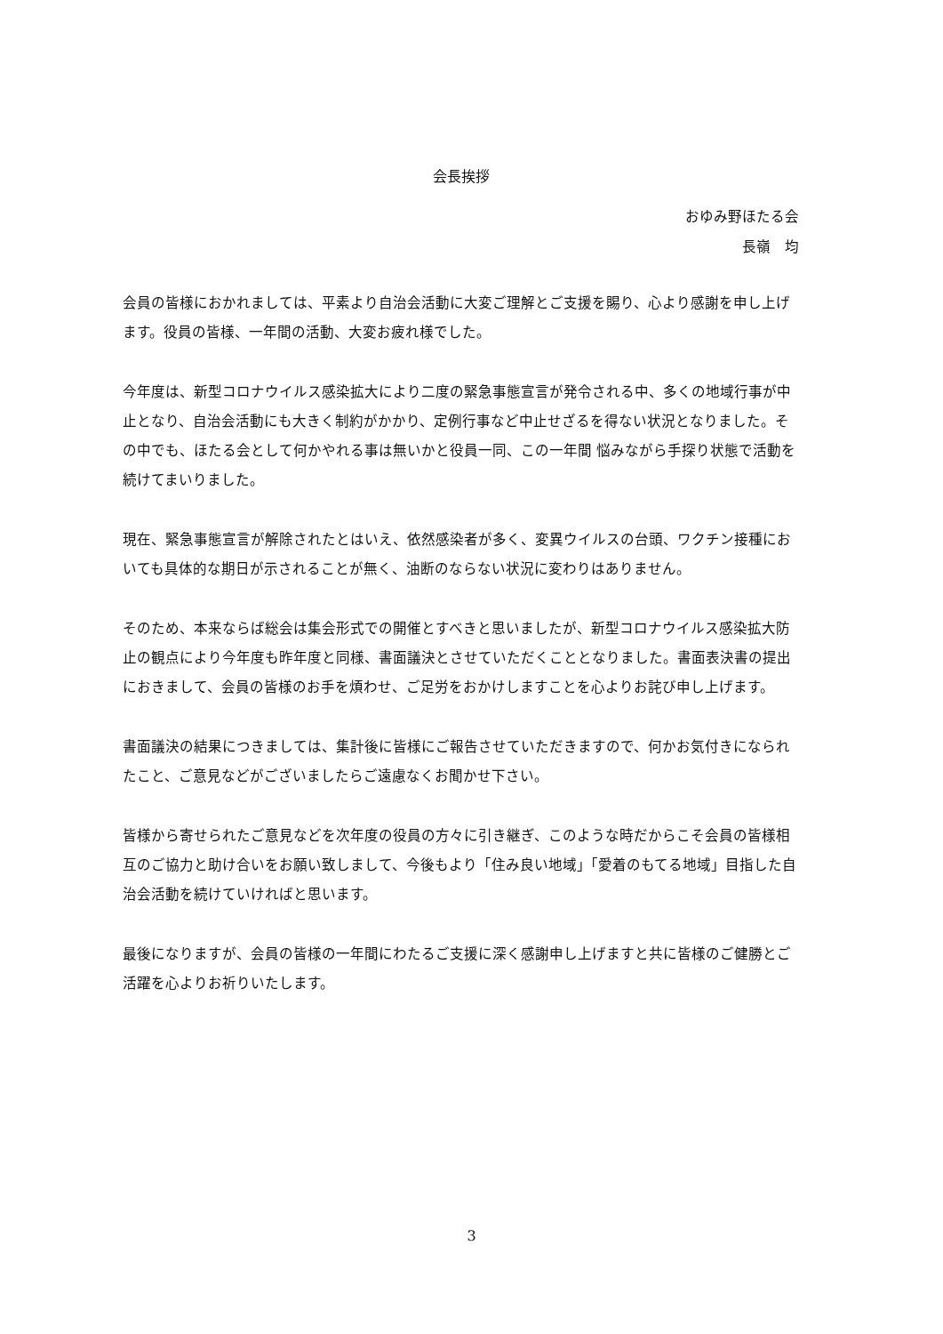会長挨拶
おゆみ野ほたる会
長嶺　均
会員の皆様におかれましては、平素より自治会活動に大変ご理解とご支援を賜り、心より感謝を申し上げます。役員の皆様、一年間の活動、大変お疲れ様でした。
今年度は、新型コロナウイルス感染拡大により二度の緊急事態宣言が発令される中、多くの地域行事が中止となり、自治会活動にも大きく制約がかかり、定例行事など中止せざるを得ない状況となりました。その中でも、ほたる会として何かやれる事は無いかと役員一同、この一年間 悩みながら手探り状態で活動を続けてまいりました。
現在、緊急事態宣言が解除されたとはいえ、依然感染者が多く、変異ウイルスの台頭、ワクチン接種においても具体的な期日が示されることが無く、油断のならない状況に変わりはありません。
そのため、本来ならば総会は集会形式での開催とすべきと思いましたが、新型コロナウイルス感染拡大防止の観点により今年度も昨年度と同様、書面議決とさせていただくこととなりました。書面表決書の提出におきまして、会員の皆様のお手を煩わせ、ご足労をおかけしますことを心よりお詫び申し上げます。
書面議決の結果につきましては、集計後に皆様にご報告させていただきますので、何かお気付きになられたこと、ご意見などがございましたらご遠慮なくお聞かせ下さい。
皆様から寄せられたご意見などを次年度の役員の方々に引き継ぎ、このような時だからこそ会員の皆様相互のご協力と助け合いをお願い致しまして、今後もより「住み良い地域」「愛着のもてる地域」目指した自治会活動を続けていければと思います。
最後になりますが、会員の皆様の一年間にわたるご支援に深く感謝申し上げますと共に皆様のご健勝とご活躍を心よりお祈りいたします。
3